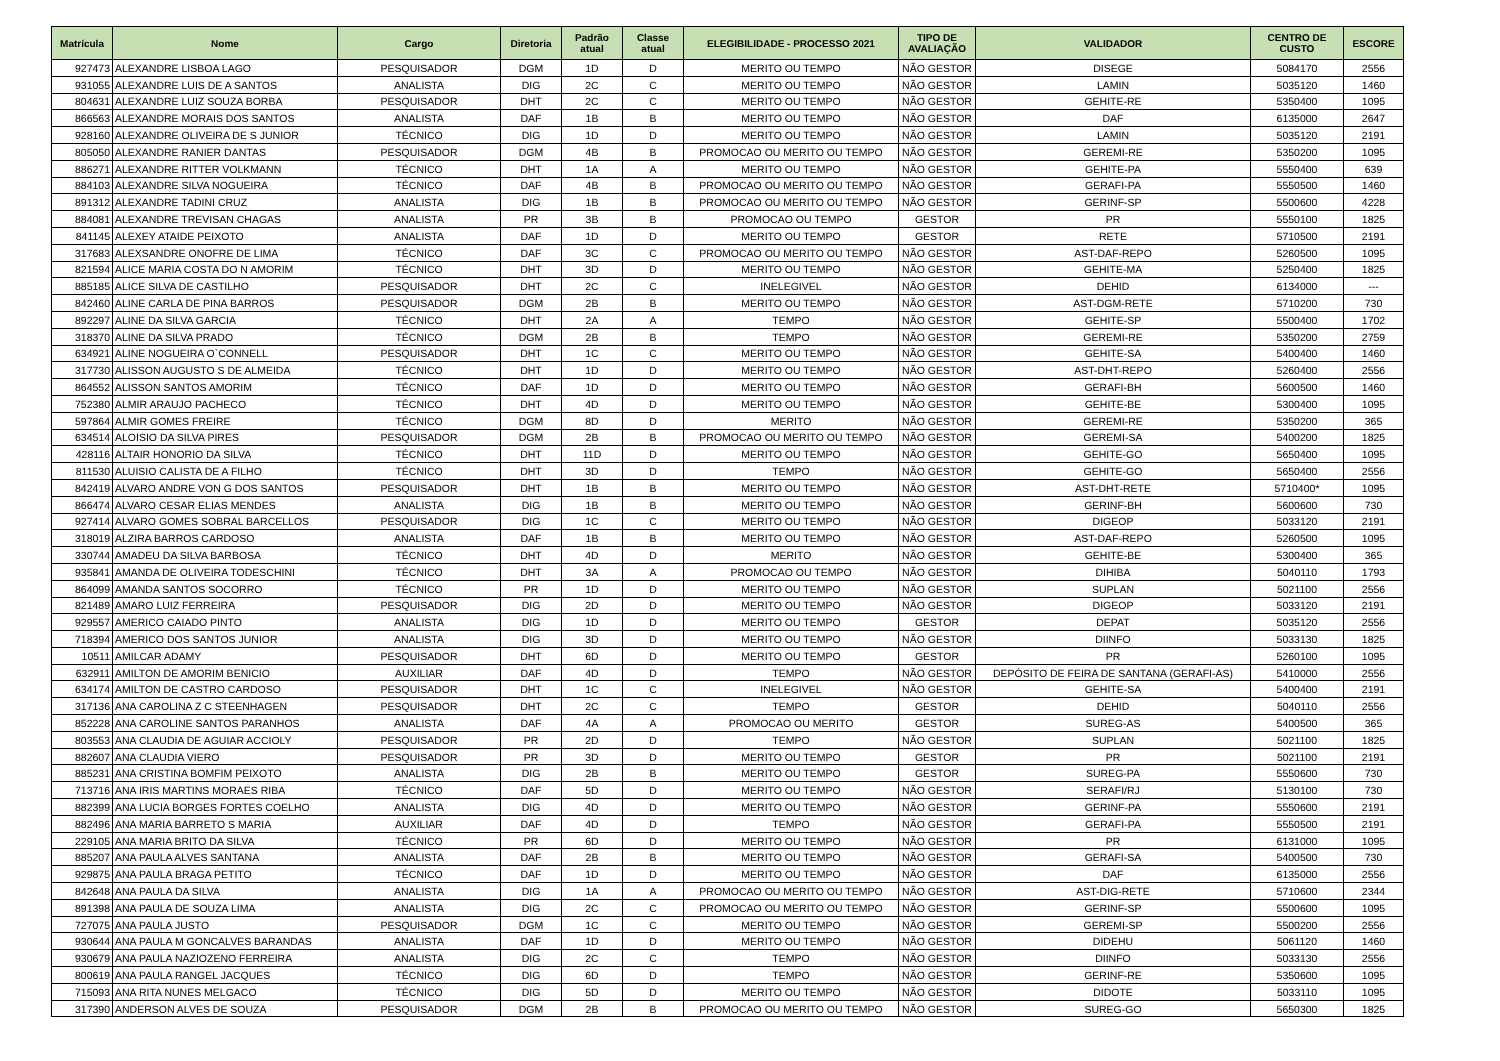| Matrícula | Nome | Cargo | Diretoria | Padrão atual | Classe atual | ELEGIBILIDADE - PROCESSO 2021 | TIPO DE AVALIAÇÃO | VALIDADOR | CENTRO DE CUSTO | ESCORE |
| --- | --- | --- | --- | --- | --- | --- | --- | --- | --- | --- |
| 927473 | ALEXANDRE LISBOA LAGO | PESQUISADOR | DGM | 1D | D | MERITO OU TEMPO | NÃO GESTOR | DISEGE | 5084170 | 2556 |
| 931055 | ALEXANDRE LUIS DE A SANTOS | ANALISTA | DIG | 2C | C | MERITO OU TEMPO | NÃO GESTOR | LAMIN | 5035120 | 1460 |
| 804631 | ALEXANDRE LUIZ SOUZA BORBA | PESQUISADOR | DHT | 2C | C | MERITO OU TEMPO | NÃO GESTOR | GEHITE-RE | 5350400 | 1095 |
| 866563 | ALEXANDRE MORAIS DOS SANTOS | ANALISTA | DAF | 1B | B | MERITO OU TEMPO | NÃO GESTOR | DAF | 6135000 | 2647 |
| 928160 | ALEXANDRE OLIVEIRA DE S JUNIOR | TÉCNICO | DIG | 1D | D | MERITO OU TEMPO | NÃO GESTOR | LAMIN | 5035120 | 2191 |
| 805050 | ALEXANDRE RANIER DANTAS | PESQUISADOR | DGM | 4B | B | PROMOCAO OU MERITO OU TEMPO | NÃO GESTOR | GEREMI-RE | 5350200 | 1095 |
| 886271 | ALEXANDRE RITTER VOLKMANN | TÉCNICO | DHT | 1A | A | MERITO OU TEMPO | NÃO GESTOR | GEHITE-PA | 5550400 | 639 |
| 884103 | ALEXANDRE SILVA NOGUEIRA | TÉCNICO | DAF | 4B | B | PROMOCAO OU MERITO OU TEMPO | NÃO GESTOR | GERAFI-PA | 5550500 | 1460 |
| 891312 | ALEXANDRE TADINI CRUZ | ANALISTA | DIG | 1B | B | PROMOCAO OU MERITO OU TEMPO | NÃO GESTOR | GERINF-SP | 5500600 | 4228 |
| 884081 | ALEXANDRE TREVISAN CHAGAS | ANALISTA | PR | 3B | B | PROMOCAO OU TEMPO | GESTOR | PR | 5550100 | 1825 |
| 841145 | ALEXEY ATAIDE PEIXOTO | ANALISTA | DAF | 1D | D | MERITO OU TEMPO | GESTOR | RETE | 5710500 | 2191 |
| 317683 | ALEXSANDRE ONOFRE DE LIMA | TÉCNICO | DAF | 3C | C | PROMOCAO OU MERITO OU TEMPO | NÃO GESTOR | AST-DAF-REPO | 5260500 | 1095 |
| 821594 | ALICE MARIA COSTA DO N AMORIM | TÉCNICO | DHT | 3D | D | MERITO OU TEMPO | NÃO GESTOR | GEHITE-MA | 5250400 | 1825 |
| 885185 | ALICE SILVA DE CASTILHO | PESQUISADOR | DHT | 2C | C | INELEGIVEL | NÃO GESTOR | DEHID | 6134000 | --- |
| 842460 | ALINE CARLA DE PINA BARROS | PESQUISADOR | DGM | 2B | B | MERITO OU TEMPO | NÃO GESTOR | AST-DGM-RETE | 5710200 | 730 |
| 892297 | ALINE DA SILVA GARCIA | TÉCNICO | DHT | 2A | A | TEMPO | NÃO GESTOR | GEHITE-SP | 5500400 | 1702 |
| 318370 | ALINE DA SILVA PRADO | TÉCNICO | DGM | 2B | B | TEMPO | NÃO GESTOR | GEREMI-RE | 5350200 | 2759 |
| 634921 | ALINE NOGUEIRA O`CONNELL | PESQUISADOR | DHT | 1C | C | MERITO OU TEMPO | NÃO GESTOR | GEHITE-SA | 5400400 | 1460 |
| 317730 | ALISSON AUGUSTO S DE ALMEIDA | TÉCNICO | DHT | 1D | D | MERITO OU TEMPO | NÃO GESTOR | AST-DHT-REPO | 5260400 | 2556 |
| 864552 | ALISSON SANTOS AMORIM | TÉCNICO | DAF | 1D | D | MERITO OU TEMPO | NÃO GESTOR | GERAFI-BH | 5600500 | 1460 |
| 752380 | ALMIR ARAUJO PACHECO | TÉCNICO | DHT | 4D | D | MERITO OU TEMPO | NÃO GESTOR | GEHITE-BE | 5300400 | 1095 |
| 597864 | ALMIR GOMES FREIRE | TÉCNICO | DGM | 8D | D | MERITO | NÃO GESTOR | GEREMI-RE | 5350200 | 365 |
| 634514 | ALOISIO DA SILVA PIRES | PESQUISADOR | DGM | 2B | B | PROMOCAO OU MERITO OU TEMPO | NÃO GESTOR | GEREMI-SA | 5400200 | 1825 |
| 428116 | ALTAIR HONORIO DA SILVA | TÉCNICO | DHT | 11D | D | MERITO OU TEMPO | NÃO GESTOR | GEHITE-GO | 5650400 | 1095 |
| 811530 | ALUISIO CALISTA DE A FILHO | TÉCNICO | DHT | 3D | D | TEMPO | NÃO GESTOR | GEHITE-GO | 5650400 | 2556 |
| 842419 | ALVARO ANDRE VON G DOS SANTOS | PESQUISADOR | DHT | 1B | B | MERITO OU TEMPO | NÃO GESTOR | AST-DHT-RETE | 5710400* | 1095 |
| 866474 | ALVARO CESAR ELIAS MENDES | ANALISTA | DIG | 1B | B | MERITO OU TEMPO | NÃO GESTOR | GERINF-BH | 5600600 | 730 |
| 927414 | ALVARO GOMES SOBRAL BARCELLOS | PESQUISADOR | DIG | 1C | C | MERITO OU TEMPO | NÃO GESTOR | DIGEOP | 5033120 | 2191 |
| 318019 | ALZIRA BARROS CARDOSO | ANALISTA | DAF | 1B | B | MERITO OU TEMPO | NÃO GESTOR | AST-DAF-REPO | 5260500 | 1095 |
| 330744 | AMADEU DA SILVA BARBOSA | TÉCNICO | DHT | 4D | D | MERITO | NÃO GESTOR | GEHITE-BE | 5300400 | 365 |
| 935841 | AMANDA DE OLIVEIRA TODESCHINI | TÉCNICO | DHT | 3A | A | PROMOCAO OU TEMPO | NÃO GESTOR | DIHIBA | 5040110 | 1793 |
| 864099 | AMANDA SANTOS SOCORRO | TÉCNICO | PR | 1D | D | MERITO OU TEMPO | NÃO GESTOR | SUPLAN | 5021100 | 2556 |
| 821489 | AMARO LUIZ FERREIRA | PESQUISADOR | DIG | 2D | D | MERITO OU TEMPO | NÃO GESTOR | DIGEOP | 5033120 | 2191 |
| 929557 | AMERICO CAIADO PINTO | ANALISTA | DIG | 1D | D | MERITO OU TEMPO | GESTOR | DEPAT | 5035120 | 2556 |
| 718394 | AMERICO DOS SANTOS JUNIOR | ANALISTA | DIG | 3D | D | MERITO OU TEMPO | NÃO GESTOR | DIINFO | 5033130 | 1825 |
| 10511 | AMILCAR ADAMY | PESQUISADOR | DHT | 6D | D | MERITO OU TEMPO | GESTOR | PR | 5260100 | 1095 |
| 632911 | AMILTON DE AMORIM BENICIO | AUXILIAR | DAF | 4D | D | TEMPO | NÃO GESTOR | DEPÓSITO DE FEIRA DE SANTANA (GERAFI-AS) | 5410000 | 2556 |
| 634174 | AMILTON DE CASTRO CARDOSO | PESQUISADOR | DHT | 1C | C | INELEGIVEL | NÃO GESTOR | GEHITE-SA | 5400400 | 2191 |
| 317136 | ANA CAROLINA Z C STEENHAGEN | PESQUISADOR | DHT | 2C | C | TEMPO | GESTOR | DEHID | 5040110 | 2556 |
| 852228 | ANA CAROLINE SANTOS PARANHOS | ANALISTA | DAF | 4A | A | PROMOCAO OU MERITO | GESTOR | SUREG-AS | 5400500 | 365 |
| 803553 | ANA CLAUDIA DE AGUIAR ACCIOLY | PESQUISADOR | PR | 2D | D | TEMPO | NÃO GESTOR | SUPLAN | 5021100 | 1825 |
| 882607 | ANA CLAUDIA VIERO | PESQUISADOR | PR | 3D | D | MERITO OU TEMPO | GESTOR | PR | 5021100 | 2191 |
| 885231 | ANA CRISTINA BOMFIM PEIXOTO | ANALISTA | DIG | 2B | B | MERITO OU TEMPO | GESTOR | SUREG-PA | 5550600 | 730 |
| 713716 | ANA IRIS MARTINS MORAES RIBA | TÉCNICO | DAF | 5D | D | MERITO OU TEMPO | NÃO GESTOR | SERAFI/RJ | 5130100 | 730 |
| 882399 | ANA LUCIA BORGES FORTES COELHO | ANALISTA | DIG | 4D | D | MERITO OU TEMPO | NÃO GESTOR | GERINF-PA | 5550600 | 2191 |
| 882496 | ANA MARIA BARRETO S MARIA | AUXILIAR | DAF | 4D | D | TEMPO | NÃO GESTOR | GERAFI-PA | 5550500 | 2191 |
| 229105 | ANA MARIA BRITO DA SILVA | TÉCNICO | PR | 6D | D | MERITO OU TEMPO | NÃO GESTOR | PR | 6131000 | 1095 |
| 885207 | ANA PAULA ALVES SANTANA | ANALISTA | DAF | 2B | B | MERITO OU TEMPO | NÃO GESTOR | GERAFI-SA | 5400500 | 730 |
| 929875 | ANA PAULA BRAGA PETITO | TÉCNICO | DAF | 1D | D | MERITO OU TEMPO | NÃO GESTOR | DAF | 6135000 | 2556 |
| 842648 | ANA PAULA DA SILVA | ANALISTA | DIG | 1A | A | PROMOCAO OU MERITO OU TEMPO | NÃO GESTOR | AST-DIG-RETE | 5710600 | 2344 |
| 891398 | ANA PAULA DE SOUZA LIMA | ANALISTA | DIG | 2C | C | PROMOCAO OU MERITO OU TEMPO | NÃO GESTOR | GERINF-SP | 5500600 | 1095 |
| 727075 | ANA PAULA JUSTO | PESQUISADOR | DGM | 1C | C | MERITO OU TEMPO | NÃO GESTOR | GEREMI-SP | 5500200 | 2556 |
| 930644 | ANA PAULA M GONCALVES BARANDAS | ANALISTA | DAF | 1D | D | MERITO OU TEMPO | NÃO GESTOR | DIDEHU | 5061120 | 1460 |
| 930679 | ANA PAULA NAZIOZENO FERREIRA | ANALISTA | DIG | 2C | C | TEMPO | NÃO GESTOR | DIINFO | 5033130 | 2556 |
| 800619 | ANA PAULA RANGEL JACQUES | TÉCNICO | DIG | 6D | D | TEMPO | NÃO GESTOR | GERINF-RE | 5350600 | 1095 |
| 715093 | ANA RITA NUNES MELGACO | TÉCNICO | DIG | 5D | D | MERITO OU TEMPO | NÃO GESTOR | DIDOTE | 5033110 | 1095 |
| 317390 | ANDERSON ALVES DE SOUZA | PESQUISADOR | DGM | 2B | B | PROMOCAO OU MERITO OU TEMPO | NÃO GESTOR | SUREG-GO | 5650300 | 1825 |